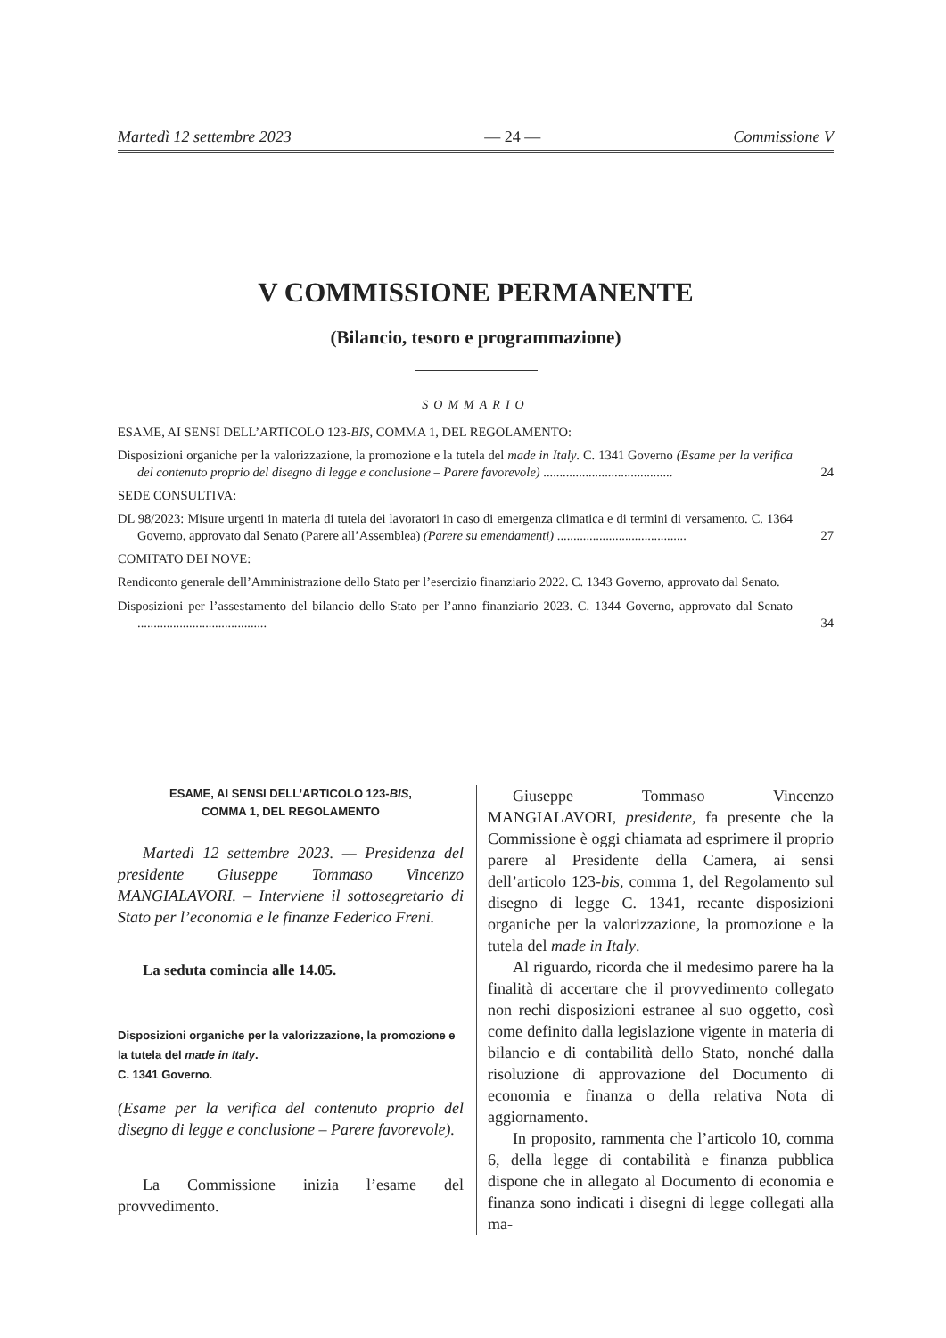Martedì 12 settembre 2023 — 24 — Commissione V
V COMMISSIONE PERMANENTE
(Bilancio, tesoro e programmazione)
SOMMARIO
ESAME, AI SENSI DELL’ARTICOLO 123-BIS, COMMA 1, DEL REGOLAMENTO:
Disposizioni organiche per la valorizzazione, la promozione e la tutela del made in Italy. C. 1341 Governo (Esame per la verifica del contenuto proprio del disegno di legge e conclusione – Parere favorevole) ........................................
24
SEDE CONSULTIVA:
DL 98/2023: Misure urgenti in materia di tutela dei lavoratori in caso di emergenza climatica e di termini di versamento. C. 1364 Governo, approvato dal Senato (Parere all’Assemblea) (Parere su emendamenti) ........................................
27
COMITATO DEI NOVE:
Rendiconto generale dell’Amministrazione dello Stato per l’esercizio finanziario 2022. C. 1343 Governo, approvato dal Senato.
Disposizioni per l’assestamento del bilancio dello Stato per l’anno finanziario 2023. C. 1344 Governo, approvato dal Senato ........................................
34
ESAME, AI SENSI DELL’ARTICOLO 123-BIS,
COMMA 1, DEL REGOLAMENTO
Martedì 12 settembre 2023. — Presidenza del presidente Giuseppe Tommaso Vincenzo MANGIALAVORI. – Interviene il sottosegretario di Stato per l’economia e le finanze Federico Freni.
La seduta comincia alle 14.05.
Disposizioni organiche per la valorizzazione, la promozione e la tutela del made in Italy.
C. 1341 Governo.
(Esame per la verifica del contenuto proprio del disegno di legge e conclusione – Parere favorevole).
La Commissione inizia l’esame del provvedimento.
Giuseppe Tommaso Vincenzo MANGIALAVORI, presidente, fa presente che la Commissione è oggi chiamata ad esprimere il proprio parere al Presidente della Camera, ai sensi dell’articolo 123-bis, comma 1, del Regolamento sul disegno di legge C. 1341, recante disposizioni organiche per la valorizzazione, la promozione e la tutela del made in Italy.
Al riguardo, ricorda che il medesimo parere ha la finalità di accertare che il provvedimento collegato non rechi disposizioni estranee al suo oggetto, così come definito dalla legislazione vigente in materia di bilancio e di contabilità dello Stato, nonché dalla risoluzione di approvazione del Documento di economia e finanza o della relativa Nota di aggiornamento.
In proposito, rammenta che l’articolo 10, comma 6, della legge di contabilità e finanza pubblica dispone che in allegato al Documento di economia e finanza sono indicati i disegni di legge collegati alla ma-